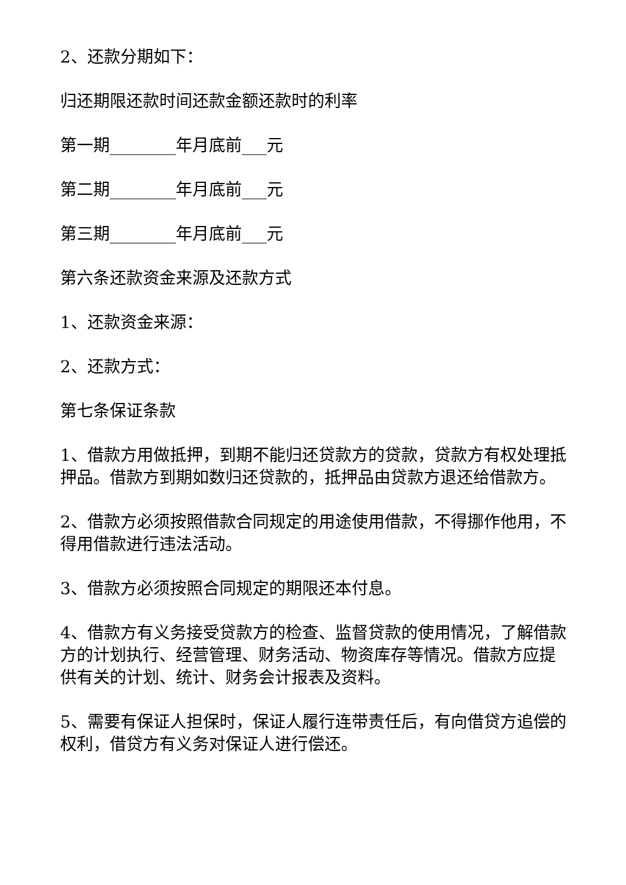2、还款分期如下：
归还期限还款时间还款金额还款时的利率
第一期________年月底前___元
第二期________年月底前___元
第三期________年月底前___元
第六条还款资金来源及还款方式
1、还款资金来源：
2、还款方式：
第七条保证条款
1、借款方用做抵押，到期不能归还贷款方的贷款，贷款方有权处理抵押品。借款方到期如数归还贷款的，抵押品由贷款方退还给借款方。
2、借款方必须按照借款合同规定的用途使用借款，不得挪作他用，不得用借款进行违法活动。
3、借款方必须按照合同规定的期限还本付息。
4、借款方有义务接受贷款方的检查、监督贷款的使用情况，了解借款方的计划执行、经营管理、财务活动、物资库存等情况。借款方应提供有关的计划、统计、财务会计报表及资料。
5、需要有保证人担保时，保证人履行连带责任后，有向借贷方追偿的权利，借贷方有义务对保证人进行偿还。